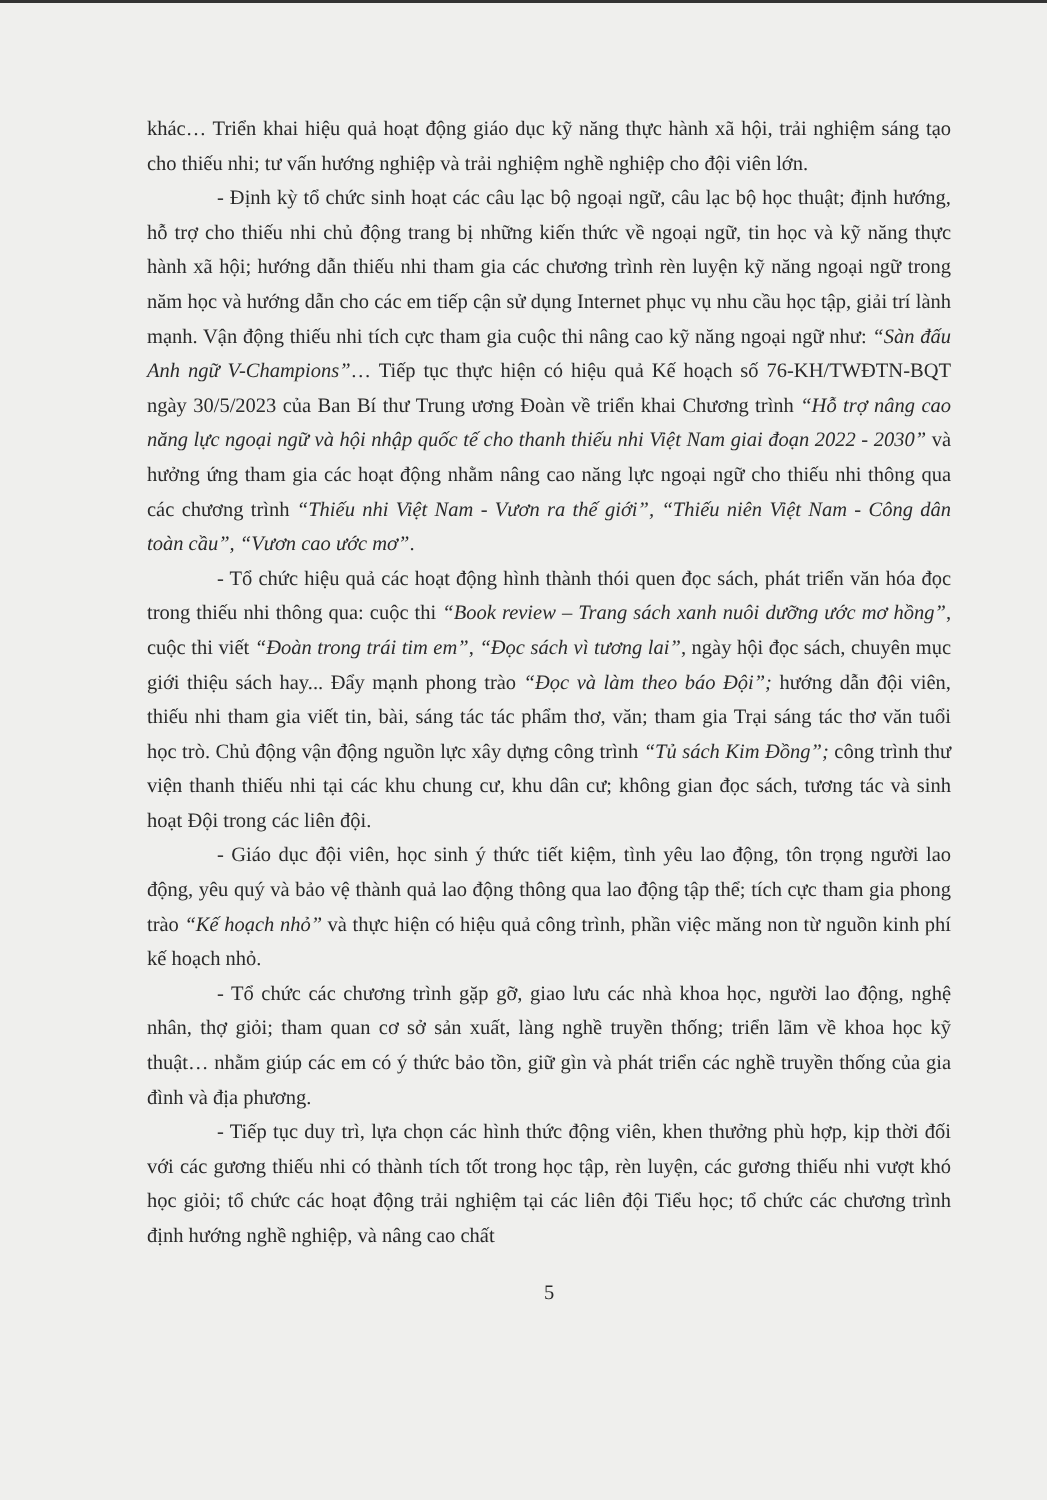khác… Triển khai hiệu quả hoạt động giáo dục kỹ năng thực hành xã hội, trải nghiệm sáng tạo cho thiếu nhi; tư vấn hướng nghiệp và trải nghiệm nghề nghiệp cho đội viên lớn.
- Định kỳ tổ chức sinh hoạt các câu lạc bộ ngoại ngữ, câu lạc bộ học thuật; định hướng, hỗ trợ cho thiếu nhi chủ động trang bị những kiến thức về ngoại ngữ, tin học và kỹ năng thực hành xã hội; hướng dẫn thiếu nhi tham gia các chương trình rèn luyện kỹ năng ngoại ngữ trong năm học và hướng dẫn cho các em tiếp cận sử dụng Internet phục vụ nhu cầu học tập, giải trí lành mạnh. Vận động thiếu nhi tích cực tham gia cuộc thi nâng cao kỹ năng ngoại ngữ như: “Sàn đấu Anh ngữ V-Champions”… Tiếp tục thực hiện có hiệu quả Kế hoạch số 76-KH/TWĐTN-BQT ngày 30/5/2023 của Ban Bí thư Trung ương Đoàn về triển khai Chương trình “Hỗ trợ nâng cao năng lực ngoại ngữ và hội nhập quốc tế cho thanh thiếu nhi Việt Nam giai đoạn 2022 - 2030” và hưởng ứng tham gia các hoạt động nhằm nâng cao năng lực ngoại ngữ cho thiếu nhi thông qua các chương trình “Thiếu nhi Việt Nam - Vươn ra thế giới”, “Thiếu niên Việt Nam - Công dân toàn cầu”, “Vươn cao ước mơ”.
- Tổ chức hiệu quả các hoạt động hình thành thói quen đọc sách, phát triển văn hóa đọc trong thiếu nhi thông qua: cuộc thi “Book review – Trang sách xanh nuôi dưỡng ước mơ hồng”, cuộc thi viết “Đoàn trong trái tim em”, “Đọc sách vì tương lai”, ngày hội đọc sách, chuyên mục giới thiệu sách hay... Đẩy mạnh phong trào “Đọc và làm theo báo Đội”; hướng dẫn đội viên, thiếu nhi tham gia viết tin, bài, sáng tác tác phẩm thơ, văn; tham gia Trại sáng tác thơ văn tuổi học trò. Chủ động vận động nguồn lực xây dựng công trình “Tủ sách Kim Đồng”; công trình thư viện thanh thiếu nhi tại các khu chung cư, khu dân cư; không gian đọc sách, tương tác và sinh hoạt Đội trong các liên đội.
- Giáo dục đội viên, học sinh ý thức tiết kiệm, tình yêu lao động, tôn trọng người lao động, yêu quý và bảo vệ thành quả lao động thông qua lao động tập thể; tích cực tham gia phong trào “Kế hoạch nhỏ” và thực hiện có hiệu quả công trình, phần việc măng non từ nguồn kinh phí kế hoạch nhỏ.
- Tổ chức các chương trình gặp gỡ, giao lưu các nhà khoa học, người lao động, nghệ nhân, thợ giỏi; tham quan cơ sở sản xuất, làng nghề truyền thống; triển lãm về khoa học kỹ thuật… nhằm giúp các em có ý thức bảo tồn, giữ gìn và phát triển các nghề truyền thống của gia đình và địa phương.
- Tiếp tục duy trì, lựa chọn các hình thức động viên, khen thưởng phù hợp, kịp thời đối với các gương thiếu nhi có thành tích tốt trong học tập, rèn luyện, các gương thiếu nhi vượt khó học giỏi; tổ chức các hoạt động trải nghiệm tại các liên đội Tiểu học; tổ chức các chương trình định hướng nghề nghiệp, và nâng cao chất
5